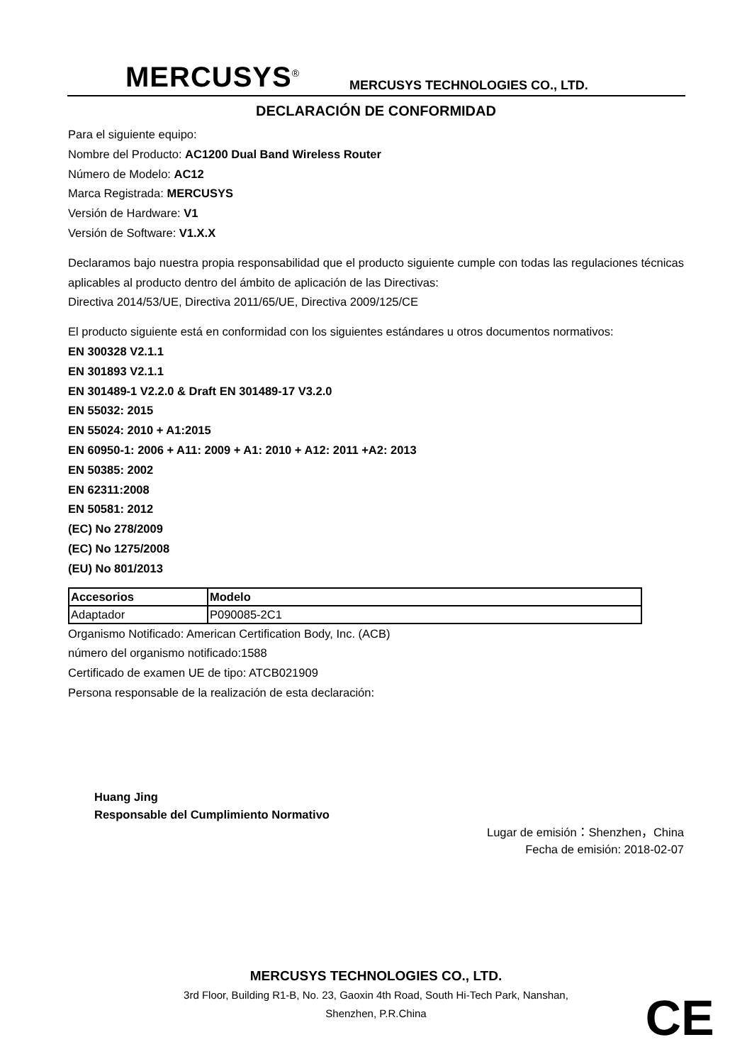MERCUSYS<sup>®</sup> MERCUSYS TECHNOLOGIES CO., LTD.
DECLARACIÓN DE CONFORMIDAD
Para el siguiente equipo:
Nombre del Producto: AC1200 Dual Band Wireless Router
Número de Modelo: AC12
Marca Registrada: MERCUSYS
Versión de Hardware: V1
Versión de Software: V1.X.X
Declaramos bajo nuestra propia responsabilidad que el producto siguiente cumple con todas las regulaciones técnicas aplicables al producto dentro del ámbito de aplicación de las Directivas:
Directiva 2014/53/UE, Directiva 2011/65/UE, Directiva 2009/125/CE
El producto siguiente está en conformidad con los siguientes estándares u otros documentos normativos:
EN 300328 V2.1.1
EN 301893 V2.1.1
EN 301489-1 V2.2.0 & Draft EN 301489-17 V3.2.0
EN 55032: 2015
EN 55024: 2010 + A1:2015
EN 60950-1: 2006 + A11: 2009 + A1: 2010 + A12: 2011 +A2: 2013
EN 50385: 2002
EN 62311:2008
EN 50581: 2012
(EC) No 278/2009
(EC) No 1275/2008
(EU) No 801/2013
| Accesorios | Modelo |
| --- | --- |
| Adaptador | P090085-2C1 |
Organismo Notificado: American Certification Body, Inc. (ACB)
número del organismo notificado:1588
Certificado de examen UE de tipo: ATCB021909
Persona responsable de la realización de esta declaración:
Huang Jing
Responsable del Cumplimiento Normativo
Lugar de emisión：Shenzhen，China
Fecha de emisión: 2018-02-07
MERCUSYS TECHNOLOGIES CO., LTD.
3rd Floor, Building R1-B, No. 23, Gaoxin 4th Road, South Hi-Tech Park, Nanshan,
Shenzhen, P.R.China
CE